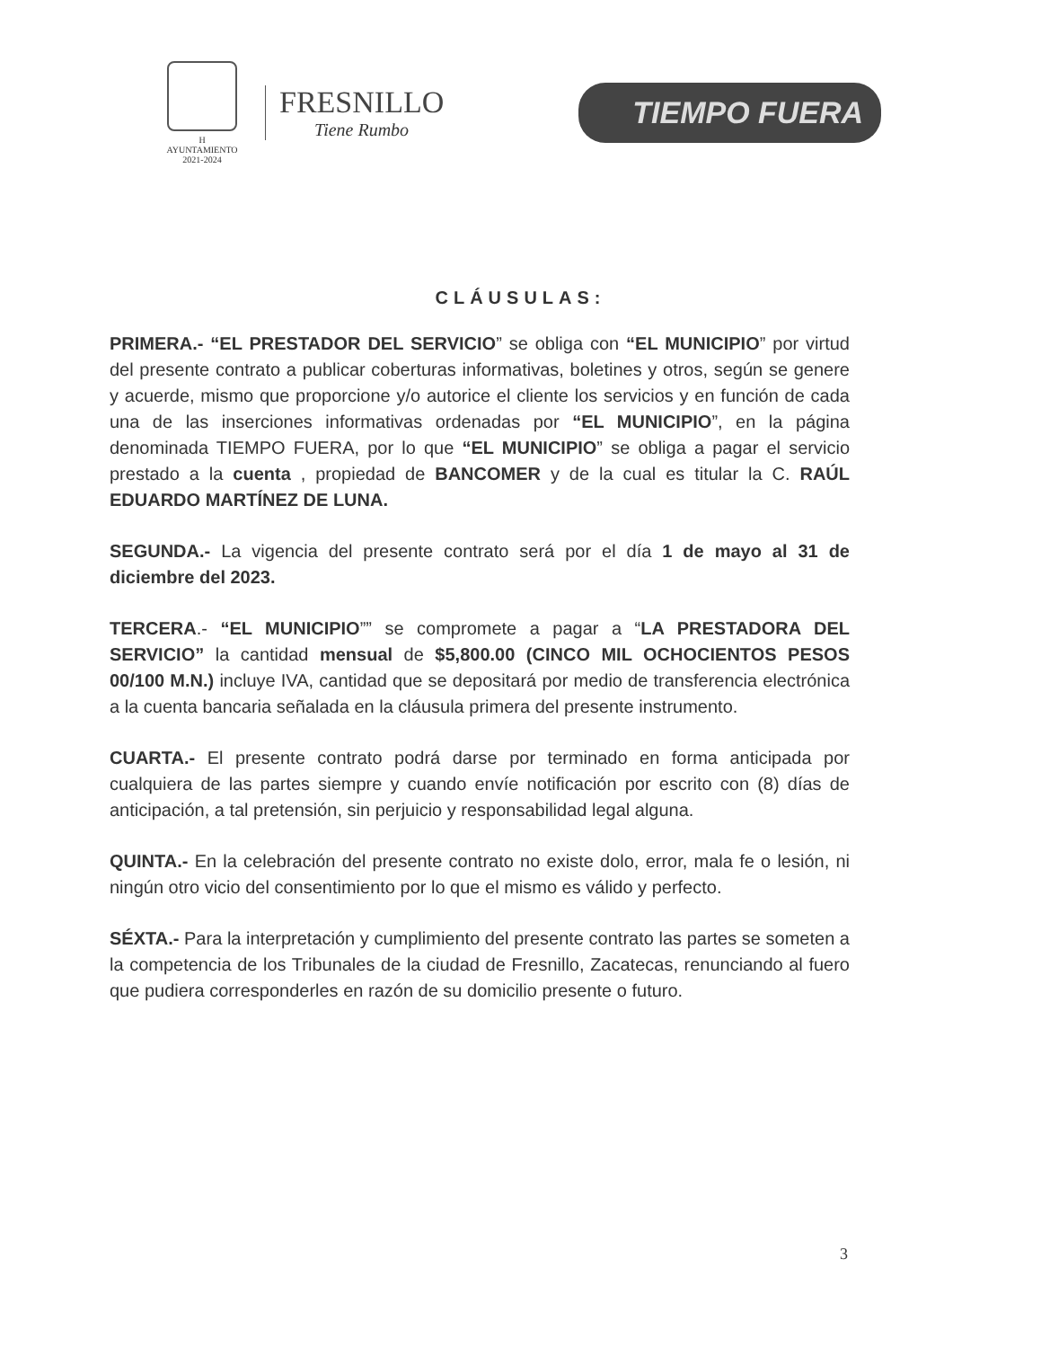H AYUNTAMIENTO
2021-2024
FRESNILLO
Tiene Rumbo
TIEMPO FUERA
CLÁUSULAS:
PRIMERA.- “EL PRESTADOR DEL SERVICIO” se obliga con “EL MUNICIPIO” por virtud del presente contrato a publicar coberturas informativas, boletines y otros, según se genere y acuerde, mismo que proporcione y/o autorice el cliente los servicios y en función de cada una de las inserciones informativas ordenadas por “EL MUNICIPIO”, en la página denominada TIEMPO FUERA, por lo que “EL MUNICIPIO” se obliga a pagar el servicio prestado a la cuenta , propiedad de BANCOMER y de la cual es titular la C. RAÚL EDUARDO MARTÍNEZ DE LUNA.
SEGUNDA.- La vigencia del presente contrato será por el día 1 de mayo al 31 de diciembre del 2023.
TERCERA.- “EL MUNICIPIO”” se compromete a pagar a “LA PRESTADORA DEL SERVICIO” la cantidad mensual de $5,800.00 (CINCO MIL OCHOCIENTOS PESOS 00/100 M.N.) incluye IVA, cantidad que se depositará por medio de transferencia electrónica a la cuenta bancaria señalada en la cláusula primera del presente instrumento.
CUARTA.- El presente contrato podrá darse por terminado en forma anticipada por cualquiera de las partes siempre y cuando envíe notificación por escrito con (8) días de anticipación, a tal pretensión, sin perjuicio y responsabilidad legal alguna.
QUINTA.- En la celebración del presente contrato no existe dolo, error, mala fe o lesión, ni ningún otro vicio del consentimiento por lo que el mismo es válido y perfecto.
SÉXTA.- Para la interpretación y cumplimiento del presente contrato las partes se someten a la competencia de los Tribunales de la ciudad de Fresnillo, Zacatecas, renunciando al fuero que pudiera corresponderles en razón de su domicilio presente o futuro.
3